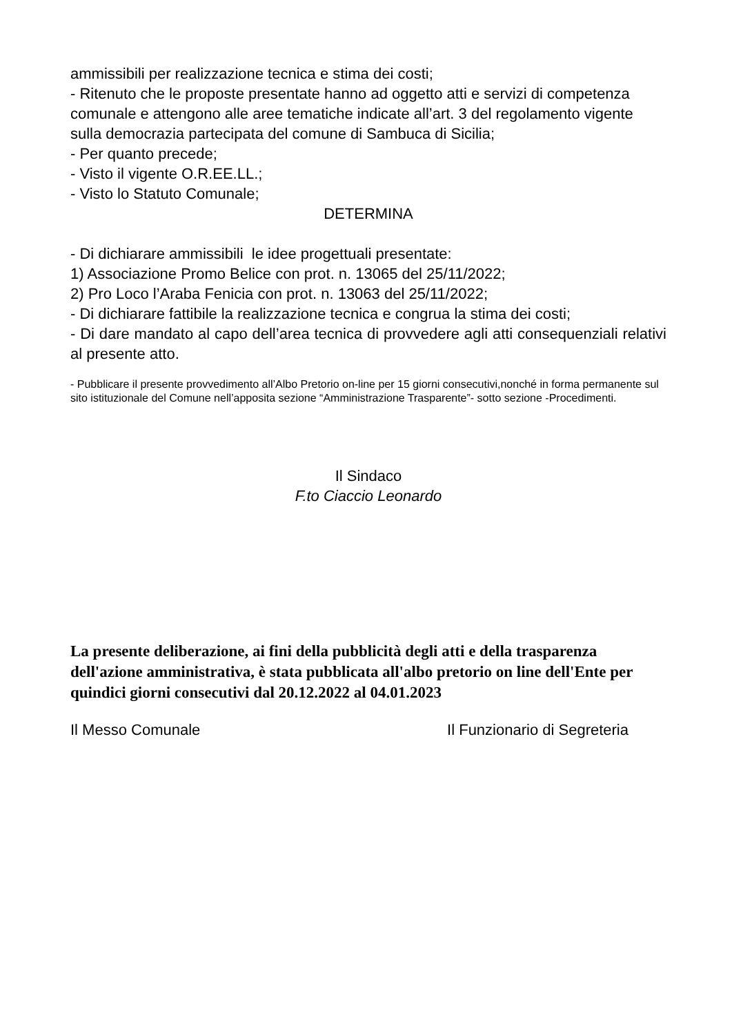ammissibili per realizzazione tecnica e stima dei costi;
- Ritenuto che le proposte presentate hanno ad oggetto atti e servizi di competenza comunale e attengono alle aree tematiche indicate all’art. 3 del regolamento vigente sulla democrazia partecipata del comune di Sambuca di Sicilia;
- Per quanto precede;
- Visto il vigente O.R.EE.LL.;
- Visto lo Statuto Comunale;
DETERMINA
- Di dichiarare ammissibili le idee progettuali presentate:
1) Associazione Promo Belice con prot. n. 13065 del 25/11/2022;
2) Pro Loco l’Araba Fenicia con prot. n. 13063 del 25/11/2022;
- Di dichiarare fattibile la realizzazione tecnica e congrua la stima dei costi;
- Di dare mandato al capo dell’area tecnica di provvedere agli atti consequenziali relativi al presente atto.
- Pubblicare il presente provvedimento all’Albo Pretorio on-line per 15 giorni consecutivi,nonché in forma permanente sul sito istituzionale del Comune nell’apposita sezione “Amministrazione Trasparente”- sotto sezione -Procedimenti.
Il Sindaco
F.to Ciaccio Leonardo
La presente deliberazione, ai fini della pubblicità degli atti e della trasparenza dell'azione amministrativa, è stata pubblicata all'albo pretorio on line dell'Ente per quindici giorni consecutivi dal 20.12.2022 al 04.01.2023
Il Messo Comunale Il Funzionario di Segreteria